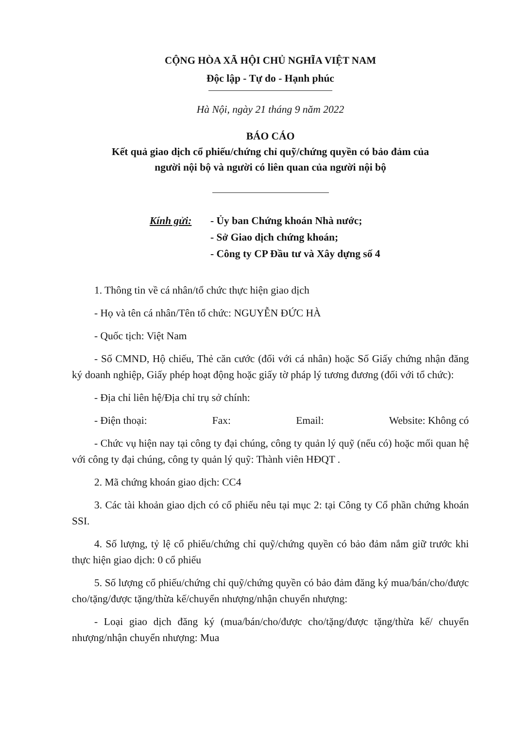CỘNG HÒA XÃ HỘI CHỦ NGHĨA VIỆT NAM
Độc lập - Tự do - Hạnh phúc
Hà Nội, ngày 21 tháng 9 năm 2022
BÁO CÁO
Kết quả giao dịch cổ phiếu/chứng chỉ quỹ/chứng quyền có bảo đảm của
người nội bộ và người có liên quan của người nội bộ
Kính gửi: - Ủy ban Chứng khoán Nhà nước;
- Sở Giao dịch chứng khoán;
- Công ty CP Đầu tư và Xây dựng số 4
1. Thông tin về cá nhân/tổ chức thực hiện giao dịch
- Họ và tên cá nhân/Tên tổ chức: NGUYỄN ĐỨC HÀ
- Quốc tịch: Việt Nam
- Số CMND, Hộ chiếu, Thẻ căn cước (đối với cá nhân) hoặc Số Giấy chứng nhận đăng ký doanh nghiệp, Giấy phép hoạt động hoặc giấy tờ pháp lý tương đương (đối với tổ chức):
- Địa chỉ liên hệ/Địa chỉ trụ sở chính:
- Điện thoại: Fax: Email: Website: Không có
- Chức vụ hiện nay tại công ty đại chúng, công ty quản lý quỹ (nếu có) hoặc mối quan hệ với công ty đại chúng, công ty quản lý quỹ: Thành viên HĐQT .
2. Mã chứng khoán giao dịch: CC4
3. Các tài khoản giao dịch có cổ phiếu nêu tại mục 2: tại Công ty Cổ phần chứng khoán SSI.
4. Số lượng, tỷ lệ cổ phiếu/chứng chỉ quỹ/chứng quyền có bảo đảm nắm giữ trước khi thực hiện giao dịch: 0 cổ phiếu
5. Số lượng cổ phiếu/chứng chỉ quỹ/chứng quyền có bảo đảm đăng ký mua/bán/cho/được cho/tặng/được tặng/thừa kế/chuyển nhượng/nhận chuyển nhượng:
- Loại giao dịch đăng ký (mua/bán/cho/được cho/tặng/được tặng/thừa kế/ chuyển nhượng/nhận chuyển nhượng: Mua